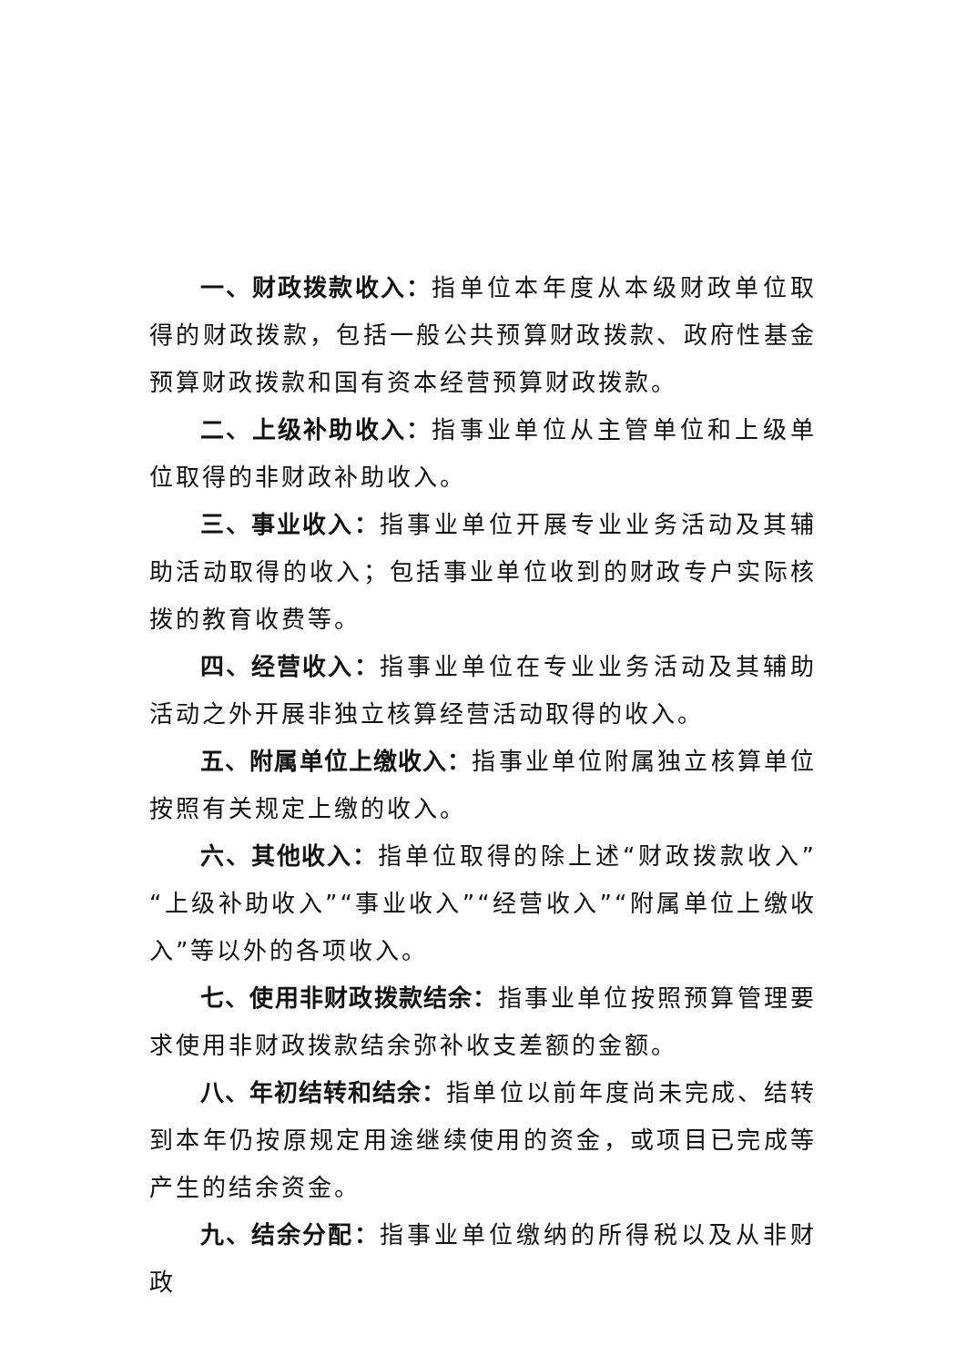一、财政拨款收入：指单位本年度从本级财政单位取得的财政拨款，包括一般公共预算财政拨款、政府性基金预算财政拨款和国有资本经营预算财政拨款。
二、上级补助收入：指事业单位从主管单位和上级单位取得的非财政补助收入。
三、事业收入：指事业单位开展专业业务活动及其辅助活动取得的收入；包括事业单位收到的财政专户实际核拨的教育收费等。
四、经营收入：指事业单位在专业业务活动及其辅助活动之外开展非独立核算经营活动取得的收入。
五、附属单位上缴收入：指事业单位附属独立核算单位按照有关规定上缴的收入。
六、其他收入：指单位取得的除上述“财政拨款收入”“上级补助收入”“事业收入”“经营收入”“附属单位上缴收入”等以外的各项收入。
七、使用非财政拨款结余：指事业单位按照预算管理要求使用非财政拨款结余弥补收支差额的金额。
八、年初结转和结余：指单位以前年度尚未完成、结转到本年仍按原规定用途继续使用的资金，或项目已完成等产生的结余资金。
九、结余分配：指事业单位缴纳的所得税以及从非财政